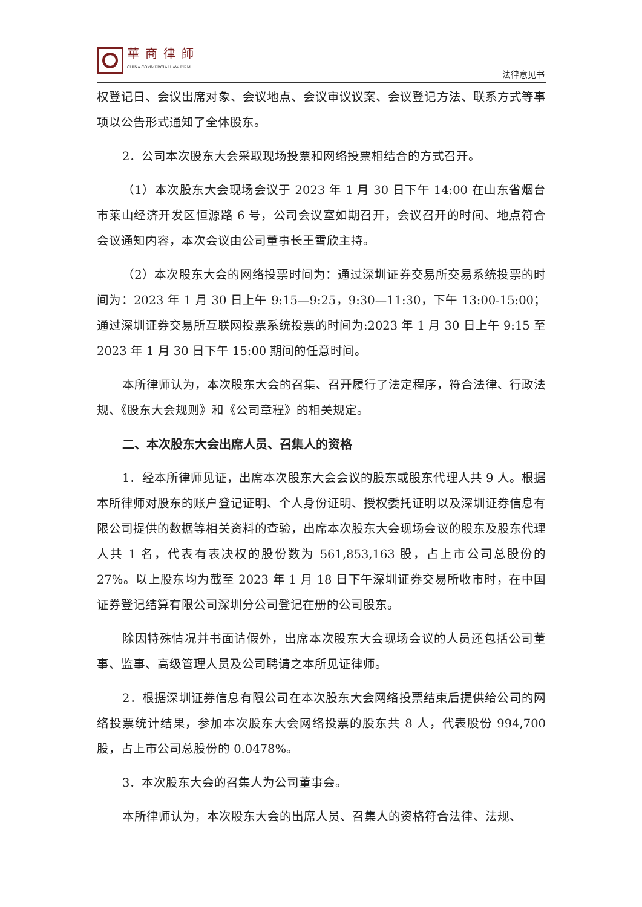華商律師
CHINA COMMERCIAI LAW FIRM
法律意见书
权登记日、会议出席对象、会议地点、会议审议议案、会议登记方法、联系方式等事项以公告形式通知了全体股东。
2．公司本次股东大会采取现场投票和网络投票相结合的方式召开。
（1）本次股东大会现场会议于 2023 年 1 月 30 日下午 14:00 在山东省烟台市莱山经济开发区恒源路 6 号，公司会议室如期召开，会议召开的时间、地点符合会议通知内容，本次会议由公司董事长王雪欣主持。
（2）本次股东大会的网络投票时间为：通过深圳证券交易所交易系统投票的时间为：2023 年 1 月 30 日上午 9:15—9:25，9:30—11:30，下午 13:00-15:00；通过深圳证券交易所互联网投票系统投票的时间为:2023 年 1 月 30 日上午 9:15 至 2023 年 1 月 30 日下午 15:00 期间的任意时间。
本所律师认为，本次股东大会的召集、召开履行了法定程序，符合法律、行政法规、《股东大会规则》和《公司章程》的相关规定。
二、本次股东大会出席人员、召集人的资格
1．经本所律师见证，出席本次股东大会会议的股东或股东代理人共 9 人。根据本所律师对股东的账户登记证明、个人身份证明、授权委托证明以及深圳证券信息有限公司提供的数据等相关资料的查验，出席本次股东大会现场会议的股东及股东代理人共 1 名，代表有表决权的股份数为 561,853,163 股，占上市公司总股份的 27%。以上股东均为截至 2023 年 1 月 18 日下午深圳证券交易所收市时，在中国证券登记结算有限公司深圳分公司登记在册的公司股东。
除因特殊情况并书面请假外，出席本次股东大会现场会议的人员还包括公司董事、监事、高级管理人员及公司聘请之本所见证律师。
2．根据深圳证券信息有限公司在本次股东大会网络投票结束后提供给公司的网络投票统计结果，参加本次股东大会网络投票的股东共 8 人，代表股份 994,700 股，占上市公司总股份的 0.0478%。
3．本次股东大会的召集人为公司董事会。
本所律师认为，本次股东大会的出席人员、召集人的资格符合法律、法规、